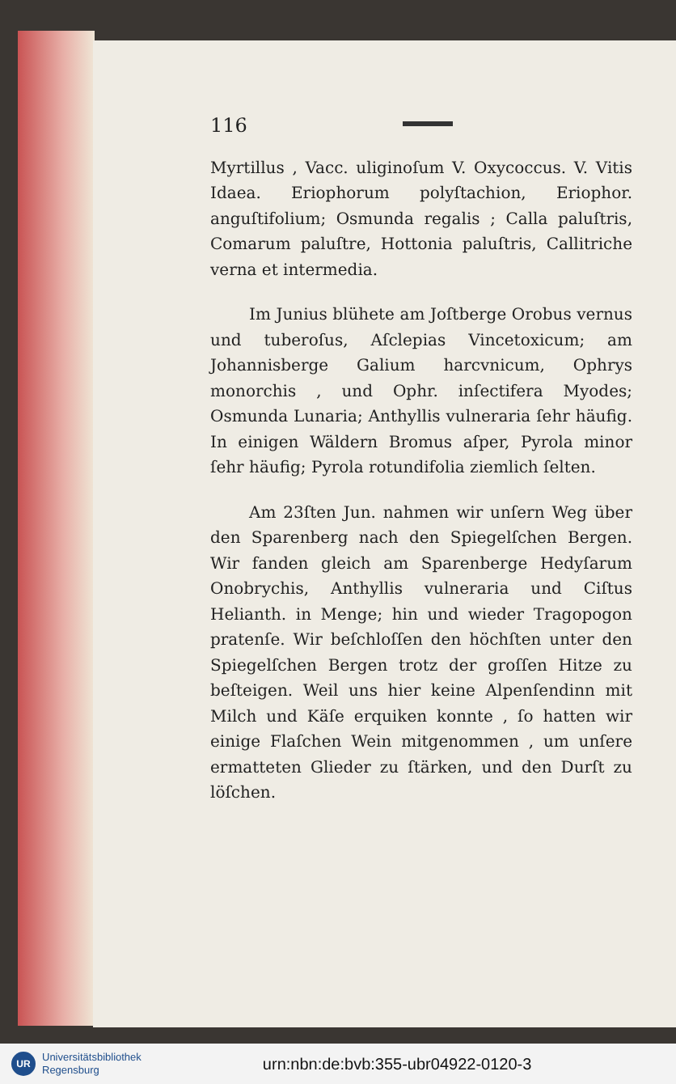116
Myrtillus , Vacc. uliginoſum V. Oxycoccus. V. Vitis Idaea. Eriophorum polyſtachion, Eriophor. anguſtifolium; Osmunda regalis ; Calla paluſtris, Comarum paluſtre, Hottonia paluſtris, Callitriche verna et intermedia.
Im Junius blühete am Joſtberge Orobus vernus und tuberoſus, Aſclepias Vincetoxicum; am Johannisberge Galium harcvnicum, Ophrys monorchis , und Ophr. inſectifera Myodes; Osmunda Lunaria; Anthyllis vulneraria ſehr häufig. In einigen Wäldern Bromus aſper, Pyrola minor ſehr häufig; Pyrola rotundifolia ziemlich ſelten.
Am 23ſten Jun. nahmen wir unſern Weg über den Sparenberg nach den Spiegelſchen Bergen. Wir fanden gleich am Sparenberge Hedyſarum Onobrychis, Anthyllis vulneraria und Ciſtus Helianth. in Menge; hin und wieder Tragopogon pratenſe. Wir beſchloſſen den höchſten unter den Spiegelſchen Bergen trotz der groſſen Hitze zu beſteigen. Weil uns hier keine Alpenſendinn mit Milch und Käſe erquiken konnte , ſo hatten wir einige Flaſchen Wein mitgenommen , um unſere ermatteten Glieder zu ſtärken, und den Durſt zu löſchen.
UR Universitätsbibliothek
Regensburg
urn:nbn:de:bvb:355-ubr04922-0120-3